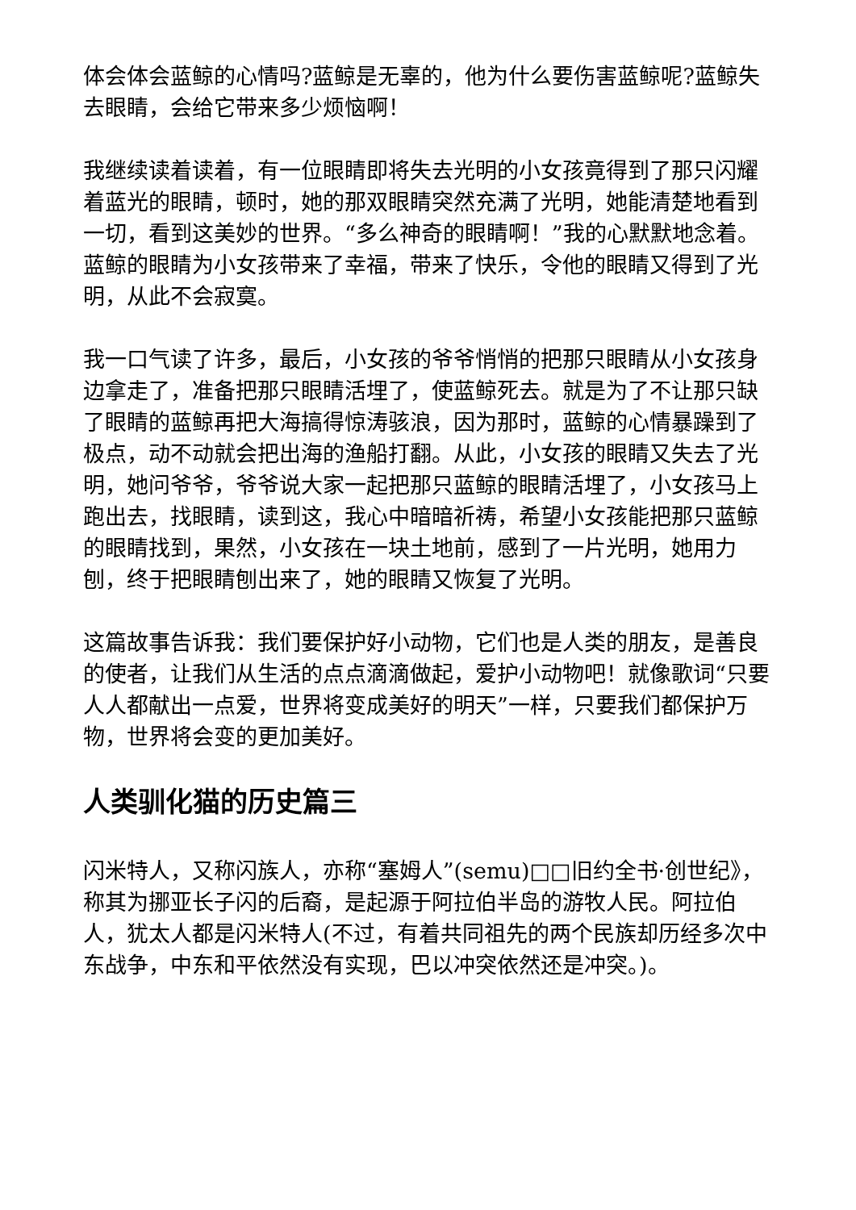体会体会蓝鲸的心情吗?蓝鲸是无辜的，他为什么要伤害蓝鲸呢?蓝鲸失去眼睛，会给它带来多少烦恼啊！
我继续读着读着，有一位眼睛即将失去光明的小女孩竟得到了那只闪耀着蓝光的眼睛，顿时，她的那双眼睛突然充满了光明，她能清楚地看到一切，看到这美妙的世界。“多么神奇的眼睛啊！”我的心默默地念着。蓝鲸的眼睛为小女孩带来了幸福，带来了快乐，令他的眼睛又得到了光明，从此不会寂寞。
我一口气读了许多，最后，小女孩的爷爷悄悄的把那只眼睛从小女孩身边拿走了，准备把那只眼睛活埋了，使蓝鲸死去。就是为了不让那只缺了眼睛的蓝鲸再把大海搞得惊涛骇浪，因为那时，蓝鲸的心情暴躁到了极点，动不动就会把出海的渔船打翻。从此，小女孩的眼睛又失去了光明，她问爷爷，爷爷说大家一起把那只蓝鲸的眼睛活埋了，小女孩马上跑出去，找眼睛，读到这，我心中暗暗祈祷，希望小女孩能把那只蓝鲸的眼睛找到，果然，小女孩在一块土地前，感到了一片光明，她用力刨，终于把眼睛刨出来了，她的眼睛又恢复了光明。
这篇故事告诉我：我们要保护好小动物，它们也是人类的朋友，是善良的使者，让我们从生活的点点滴滴做起，爱护小动物吧！就像歌词“只要人人都献出一点爱，世界将变成美好的明天”一样，只要我们都保护万物，世界将会变的更加美好。
人类驯化猫的历史篇三
闪米特人，又称闪族人，亦称“塞姆人”(semu)□□旧约全书·创世纪》，称其为挪亚长子闪的后裔，是起源于阿拉伯半岛的游牧人民。阿拉伯人，犹太人都是闪米特人(不过，有着共同祖先的两个民族却历经多次中东战争，中东和平依然没有实现，巴以冲突依然还是冲突。)。